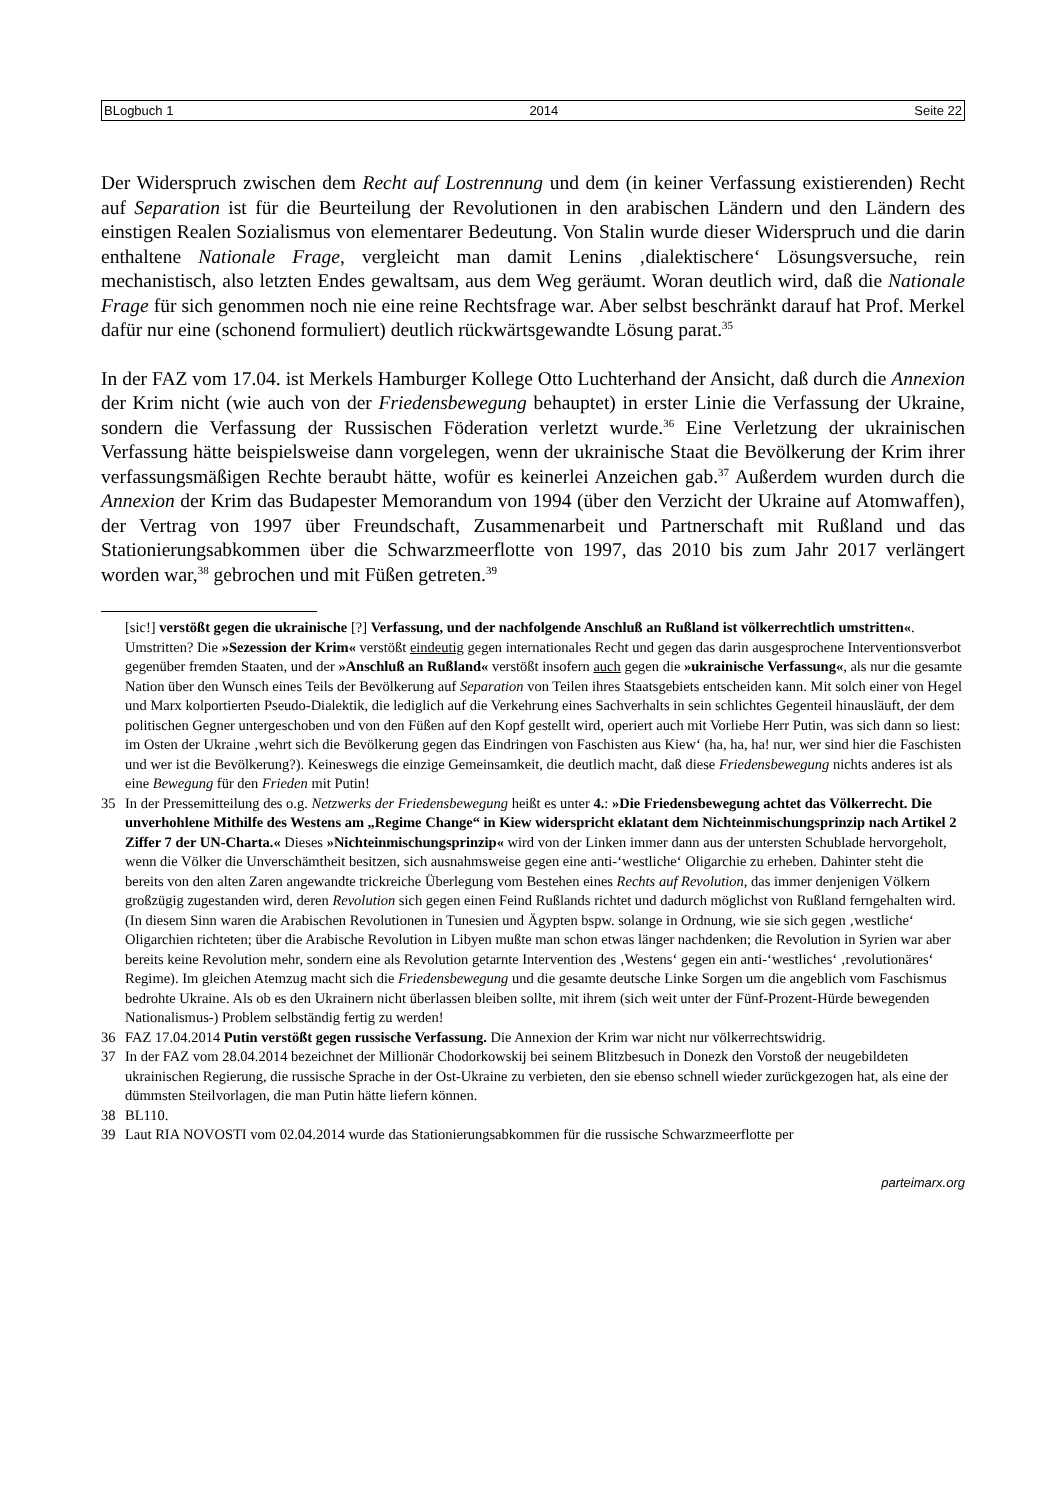BLogbuch 1 2014 Seite 22
Der Widerspruch zwischen dem Recht auf Lostrennung und dem (in keiner Verfassung existierenden) Recht auf Separation ist für die Beurteilung der Revolutionen in den arabischen Ländern und den Ländern des einstigen Realen Sozialismus von elementarer Bedeutung. Von Stalin wurde dieser Widerspruch und die darin enthaltene Nationale Frage, vergleicht man damit Lenins ‚dialektischere‘ Lösungsversuche, rein mechanistisch, also letzten Endes gewaltsam, aus dem Weg geräumt. Woran deutlich wird, daß die Nationale Frage für sich genommen noch nie eine reine Rechtsfrage war. Aber selbst beschränkt darauf hat Prof. Merkel dafür nur eine (schonend formuliert) deutlich rückwärtsgewandte Lösung parat.<sup>35</sup>
In der FAZ vom 17.04. ist Merkels Hamburger Kollege Otto Luchterhand der Ansicht, daß durch die Annexion der Krim nicht (wie auch von der Friedensbewegung behauptet) in erster Linie die Verfassung der Ukraine, sondern die Verfassung der Russischen Föderation verletzt wurde.<sup>36</sup> Eine Verletzung der ukrainischen Verfassung hätte beispielsweise dann vorgelegen, wenn der ukrainische Staat die Bevölkerung der Krim ihrer verfassungsmäßigen Rechte beraubt hätte, wofür es keinerlei Anzeichen gab.<sup>37</sup> Außerdem wurden durch die Annexion der Krim das Budapester Memorandum von 1994 (über den Verzicht der Ukraine auf Atomwaffen), der Vertrag von 1997 über Freundschaft, Zusammenarbeit und Partnerschaft mit Rußland und das Stationierungsabkommen über die Schwarzmeerflotte von 1997, das 2010 bis zum Jahr 2017 verlängert worden war,<sup>38</sup> gebrochen und mit Füßen getreten.<sup>39</sup>
[sic!] verstößt gegen die ukrainische [?] Verfassung, und der nachfolgende Anschluß an Rußland ist völkerrechtlich umstritten«. Umstritten? Die »Sezession der Krim« verstößt eindeutig gegen internationales Recht und gegen das darin ausgesprochene Interventionsverbot gegenüber fremden Staaten, und der »Anschluß an Rußland« verstößt insofern auch gegen die »ukrainische Verfassung«, als nur die gesamte Nation über den Wunsch eines Teils der Bevölkerung auf Separation von Teilen ihres Staatsgebiets entscheiden kann. Mit solch einer von Hegel und Marx kolportierten Pseudo-Dialektik, die lediglich auf die Verkehrung eines Sachverhalts in sein schlichtes Gegenteil hinausläuft, der dem politischen Gegner untergeschoben und von den Füßen auf den Kopf gestellt wird, operiert auch mit Vorliebe Herr Putin, was sich dann so liest: im Osten der Ukraine ‚wehrt sich die Bevölkerung gegen das Eindringen von Faschisten aus Kiew‘ (ha, ha, ha! nur, wer sind hier die Faschisten und wer ist die Bevölkerung?). Keineswegs die einzige Gemeinsamkeit, die deutlich macht, daß diese Friedensbewegung nichts anderes ist als eine Bewegung für den Frieden mit Putin!
35 In der Pressemitteilung des o.g. Netzwerks der Friedensbewegung heißt es unter 4.: »Die Friedensbewegung achtet das Völkerrecht. Die unverhohlene Mithilfe des Westens am „Regime Change“ in Kiew widerspricht eklatant dem Nichteinmischungsprinzip nach Artikel 2 Ziffer 7 der UN-Charta.« Dieses »Nichteinmischungsprinzip« wird von der Linken immer dann aus der untersten Schublade hervorgeholt, wenn die Völker die Unverschämtheit besitzen, sich ausnahmsweise gegen eine anti-‘westliche‘ Oligarchie zu erheben. Dahinter steht die bereits von den alten Zaren angewandte trickreiche Überlegung vom Bestehen eines Rechts auf Revolution, das immer denjenigen Völkern großzügig zugestanden wird, deren Revolution sich gegen einen Feind Rußlands richtet und dadurch möglichst von Rußland ferngehalten wird. (In diesem Sinn waren die Arabischen Revolutionen in Tunesien und Ägypten bspw. solange in Ordnung, wie sie sich gegen ‚westliche‘ Oligarchien richteten; über die Arabische Revolution in Libyen mußte man schon etwas länger nachdenken; die Revolution in Syrien war aber bereits keine Revolution mehr, sondern eine als Revolution getarnte Intervention des ‚Westens‘ gegen ein anti-‘westliches‘ ‚revolutionäres‘ Regime). Im gleichen Atemzug macht sich die Friedensbewegung und die gesamte deutsche Linke Sorgen um die angeblich vom Faschismus bedrohte Ukraine. Als ob es den Ukrainern nicht überlassen bleiben sollte, mit ihrem (sich weit unter der Fünf-Prozent-Hürde bewegenden Nationalismus-) Problem selbständig fertig zu werden!
36 FAZ 17.04.2014 Putin verstößt gegen russische Verfassung. Die Annexion der Krim war nicht nur völkerrechtswidrig.
37 In der FAZ vom 28.04.2014 bezeichnet der Millionär Chodorkowskij bei seinem Blitzbesuch in Donezk den Vorstoß der neugebildeten ukrainischen Regierung, die russische Sprache in der Ost-Ukraine zu verbieten, den sie ebenso schnell wieder zurückgezogen hat, als eine der dümmsten Steilvorlagen, die man Putin hätte liefern können.
38 BL110.
39 Laut RIA NOVOSTI vom 02.04.2014 wurde das Stationierungsabkommen für die russische Schwarzmeerflotte per
parteimarx.org